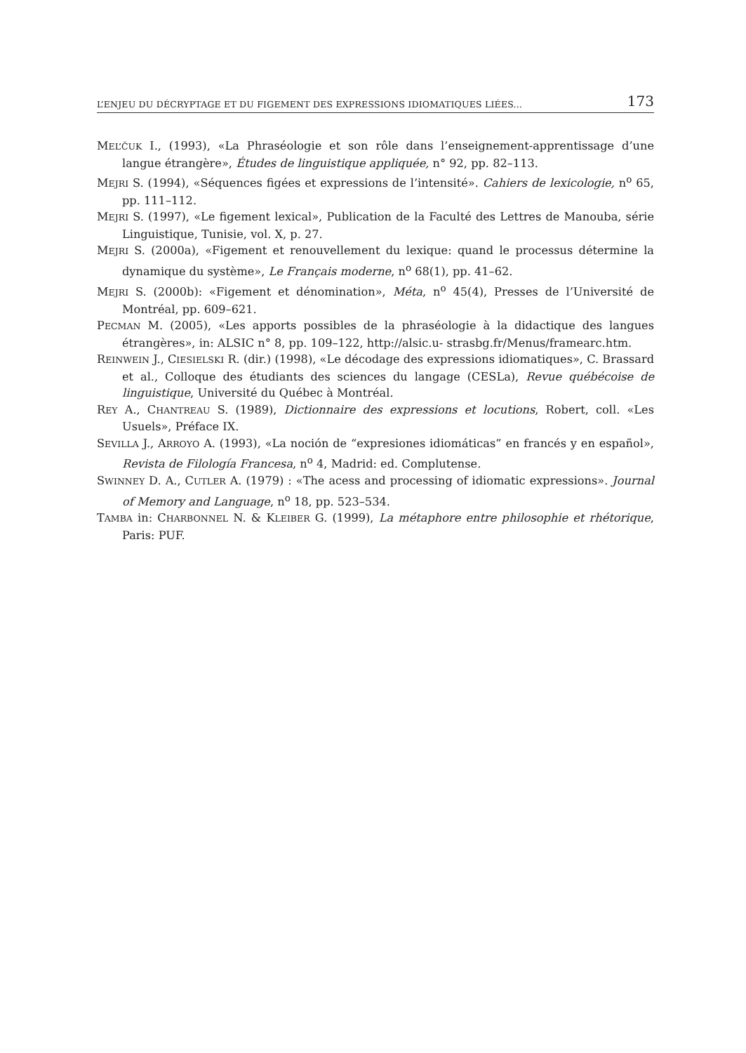L’ENJEU DU DÉCRYPTAGE ET DU FIGEMENT DES EXPRESSIONS IDIOMATIQUES LIÉES... 173
MEL’ČUK I., (1993), «La Phraséologie et son rôle dans l’enseignement-apprentissage d’une langue étrangère», Études de linguistique appliquée, n° 92, pp. 82–113.
MEJRI S. (1994), «Séquences figées et expressions de l’intensité». Cahiers de lexicologie, n<sup>o</sup> 65, pp. 111–112.
MEJRI S. (1997), «Le figement lexical», Publication de la Faculté des Lettres de Manouba, série Linguistique, Tunisie, vol. X, p. 27.
MEJRI S. (2000a), «Figement et renouvellement du lexique: quand le processus détermine la dynamique du système», Le Français moderne, n<sup>o</sup> 68(1), pp. 41–62.
MEJRI S. (2000b): «Figement et dénomination», Méta, n<sup>o</sup> 45(4), Presses de l’Université de Montréal, pp. 609–621.
PECMAN M. (2005), «Les apports possibles de la phraséologie à la didactique des langues étrangères», in: ALSIC n° 8, pp. 109–122, http://alsic.u- strasbg.fr/Menus/framearc.htm.
REINWEIN J., CIESIELSKI R. (dir.) (1998), «Le décodage des expressions idiomatiques», C. Brassard et al., Colloque des étudiants des sciences du langage (CESLa), Revue québécoise de linguistique, Université du Québec à Montréal.
REY A., CHANTREAU S. (1989), Dictionnaire des expressions et locutions, Robert, coll. «Les Usuels», Préface IX.
SEVILLA J., ARROYO A. (1993), «La noción de “expresiones idiomáticas” en francés y en español», Revista de Filología Francesa, n<sup>o</sup> 4, Madrid: ed. Complutense.
SWINNEY D. A., CUTLER A. (1979) : «The acess and processing of idiomatic expressions». Journal of Memory and Language, n<sup>o</sup> 18, pp. 523–534.
TAMBA in: CHARBONNEL N. & KLEIBER G. (1999), La métaphore entre philosophie et rhétorique, Paris: PUF.